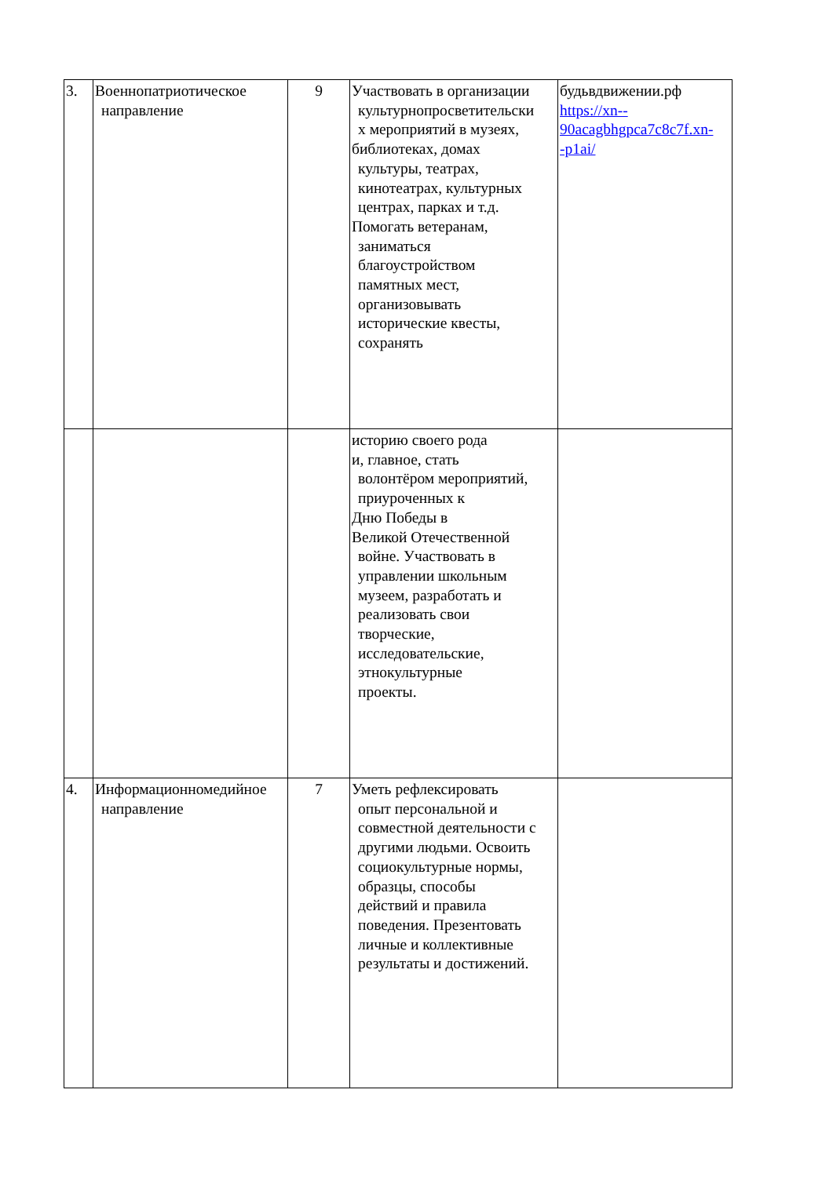| 3. | Военнопатриотическое направление | 9 | Участвовать в организации культурнопросветительски х мероприятий в музеях, библиотеках, домах культуры, театрах, кинотеатрах, культурных центрах, парках и т.д. Помогать ветеранам, заниматься благоустройством памятных мест, организовывать исторические квесты, сохранять | будьвдвижении.рф https://xn-- 90acagbhgpca7c8c7f.xn- -p1ai/ |
| | | | историю своего рода и, главное, стать волонтёром мероприятий, приуроченных к Дню Победы в Великой Отечественной войне. Участвовать в управлении школьным музеем, разработать и реализовать свои творческие, исследовательские, этнокультурные проекты. | |
| 4. | Информационномедийное направление | 7 | Уметь рефлексировать опыт персональной и совместной деятельности с другими людьми. Освоить социокультурные нормы, образцы, способы действий и правила поведения. Презентовать личные и коллективные результаты и достижений. | |